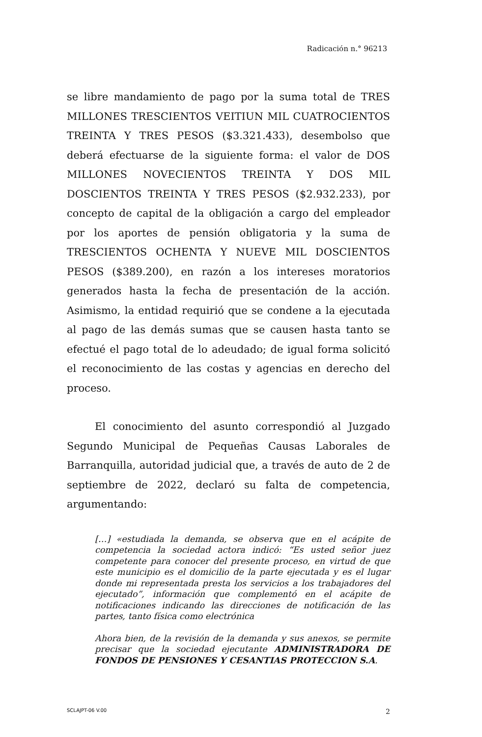Radicación n.° 96213
se libre mandamiento de pago por la suma total de TRES MILLONES TRESCIENTOS VEITIUN MIL CUATROCIENTOS TREINTA Y TRES PESOS ($3.321.433), desembolso que deberá efectuarse de la siguiente forma: el valor de DOS MILLONES NOVECIENTOS TREINTA Y DOS MIL DOSCIENTOS TREINTA Y TRES PESOS ($2.932.233), por concepto de capital de la obligación a cargo del empleador por los aportes de pensión obligatoria y la suma de TRESCIENTOS OCHENTA Y NUEVE MIL DOSCIENTOS PESOS ($389.200), en razón a los intereses moratorios generados hasta la fecha de presentación de la acción. Asimismo, la entidad requirió que se condene a la ejecutada al pago de las demás sumas que se causen hasta tanto se efectué el pago total de lo adeudado; de igual forma solicitó el reconocimiento de las costas y agencias en derecho del proceso.
El conocimiento del asunto correspondió al Juzgado Segundo Municipal de Pequeñas Causas Laborales de Barranquilla, autoridad judicial que, a través de auto de 2 de septiembre de 2022, declaró su falta de competencia, argumentando:
[…] «estudiada la demanda, se observa que en el acápite de competencia la sociedad actora indicó: “Es usted señor juez competente para conocer del presente proceso, en virtud de que este municipio es el domicilio de la parte ejecutada y es el lugar donde mi representada presta los servicios a los trabajadores del ejecutado”, información que complementó en el acápite de notificaciones indicando las direcciones de notificación de las partes, tanto física como electrónica
Ahora bien, de la revisión de la demanda y sus anexos, se permite precisar que la sociedad ejecutante ADMINISTRADORA DE FONDOS DE PENSIONES Y CESANTIAS PROTECCION S.A.
SCLAJPT-06 V.00 2